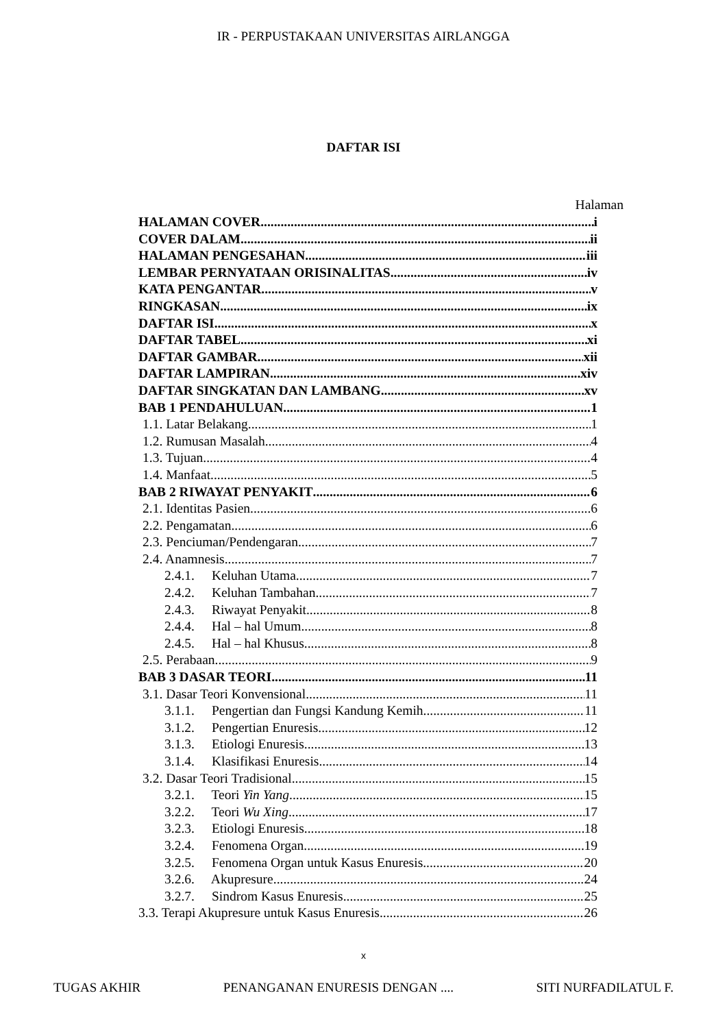IR - PERPUSTAKAAN UNIVERSITAS AIRLANGGA
DAFTAR ISI
Halaman
HALAMAN COVER i
COVER DALAM ii
HALAMAN PENGESAHAN iii
LEMBAR PERNYATAAN ORISINALITAS iv
KATA PENGANTAR v
RINGKASAN ix
DAFTAR ISI x
DAFTAR TABEL xi
DAFTAR GAMBAR xii
DAFTAR LAMPIRAN xiv
DAFTAR SINGKATAN DAN LAMBANG xv
BAB 1 PENDAHULUAN 1
1.1. Latar Belakang 1
1.2. Rumusan Masalah 4
1.3. Tujuan 4
1.4. Manfaat 5
BAB 2 RIWAYAT PENYAKIT 6
2.1. Identitas Pasien 6
2.2. Pengamatan 6
2.3. Penciuman/Pendengaran 7
2.4. Anamnesis 7
2.4.1. Keluhan Utama 7
2.4.2. Keluhan Tambahan 7
2.4.3. Riwayat Penyakit 8
2.4.4. Hal – hal Umum 8
2.4.5. Hal – hal Khusus 8
2.5. Perabaan 9
BAB 3 DASAR TEORI 11
3.1. Dasar Teori Konvensional 11
3.1.1. Pengertian dan Fungsi Kandung Kemih 11
3.1.2. Pengertian Enuresis 12
3.1.3. Etiologi Enuresis 13
3.1.4. Klasifikasi Enuresis 14
3.2. Dasar Teori Tradisional 15
3.2.1. Teori Yin Yang 15
3.2.2. Teori Wu Xing 17
3.2.3. Etiologi Enuresis 18
3.2.4. Fenomena Organ 19
3.2.5. Fenomena Organ untuk Kasus Enuresis 20
3.2.6. Akupresure 24
3.2.7. Sindrom Kasus Enuresis 25
3.3. Terapi Akupresure untuk Kasus Enuresis 26
x
TUGAS AKHIR PENANGANAN ENURESIS DENGAN .... SITI NURFADILATUL F.